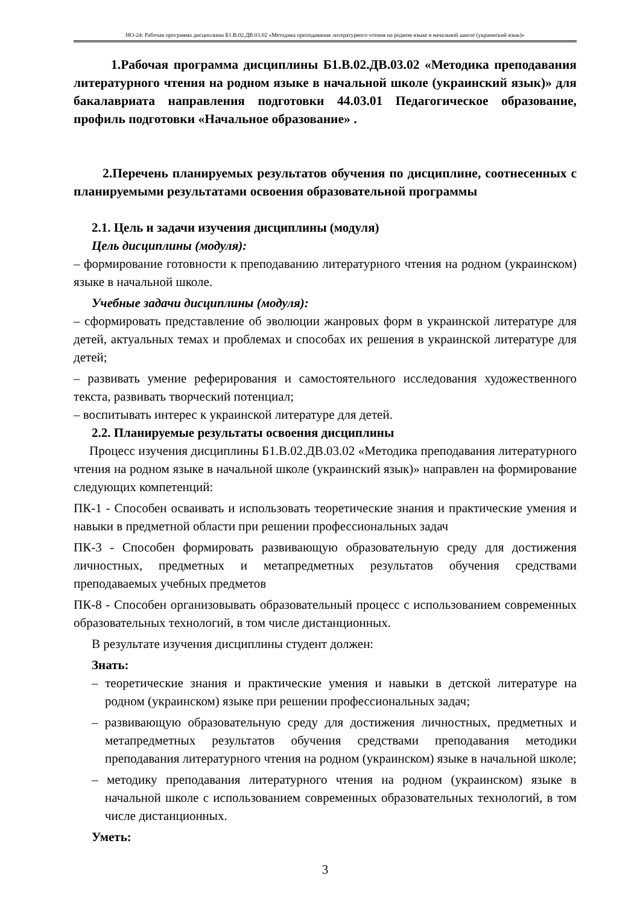НО-24: Рабочая программа дисциплины Б1.В.02.ДВ.03.02 «Методика преподавания литературного чтения на родном языке в начальной школе (украинский язык)»
1.Рабочая программа дисциплины Б1.В.02.ДВ.03.02 «Методика преподавания литературного чтения на родном языке в начальной школе (украинский язык)» для бакалавриата направления подготовки 44.03.01 Педагогическое образование, профиль подготовки «Начальное образование» .
2.Перечень планируемых результатов обучения по дисциплине, соотнесенных с планируемыми результатами освоения образовательной программы
2.1. Цель и задачи изучения дисциплины (модуля)
Цель дисциплины (модуля):
– формирование готовности к преподаванию литературного чтения на родном (украинском) языке в начальной школе.
Учебные задачи дисциплины (модуля):
– сформировать представление об эволюции жанровых форм в украинской литературе для детей, актуальных темах и проблемах и способах их решения в украинской литературе для детей;
– развивать умение реферирования и самостоятельного исследования художественного текста, развивать творческий потенциал;
– воспитывать интерес к украинской литературе для детей.
2.2. Планируемые результаты освоения дисциплины
Процесс изучения дисциплины Б1.В.02.ДВ.03.02 «Методика преподавания литературного чтения на родном языке в начальной школе (украинский язык)» направлен на формирование следующих компетенций:
ПК-1 - Способен осваивать и использовать теоретические знания и практические умения и навыки в предметной области при решении профессиональных задач
ПК-3 - Способен формировать развивающую образовательную среду для достижения личностных, предметных и метапредметных результатов обучения средствами преподаваемых учебных предметов
ПК-8 - Способен организовывать образовательный процесс с использованием современных образовательных технологий, в том числе дистанционных.
В результате изучения дисциплины студент должен:
Знать:
– теоретические знания и практические умения и навыки в детской литературе на родном (украинском) языке при решении профессиональных задач;
– развивающую образовательную среду для достижения личностных, предметных и метапредметных результатов обучения средствами преподавания методики преподавания литературного чтения на родном (украинском) языке в начальной школе;
– методику преподавания литературного чтения на родном (украинском) языке в начальной школе с использованием современных образовательных технологий, в том числе дистанционных.
Уметь:
3